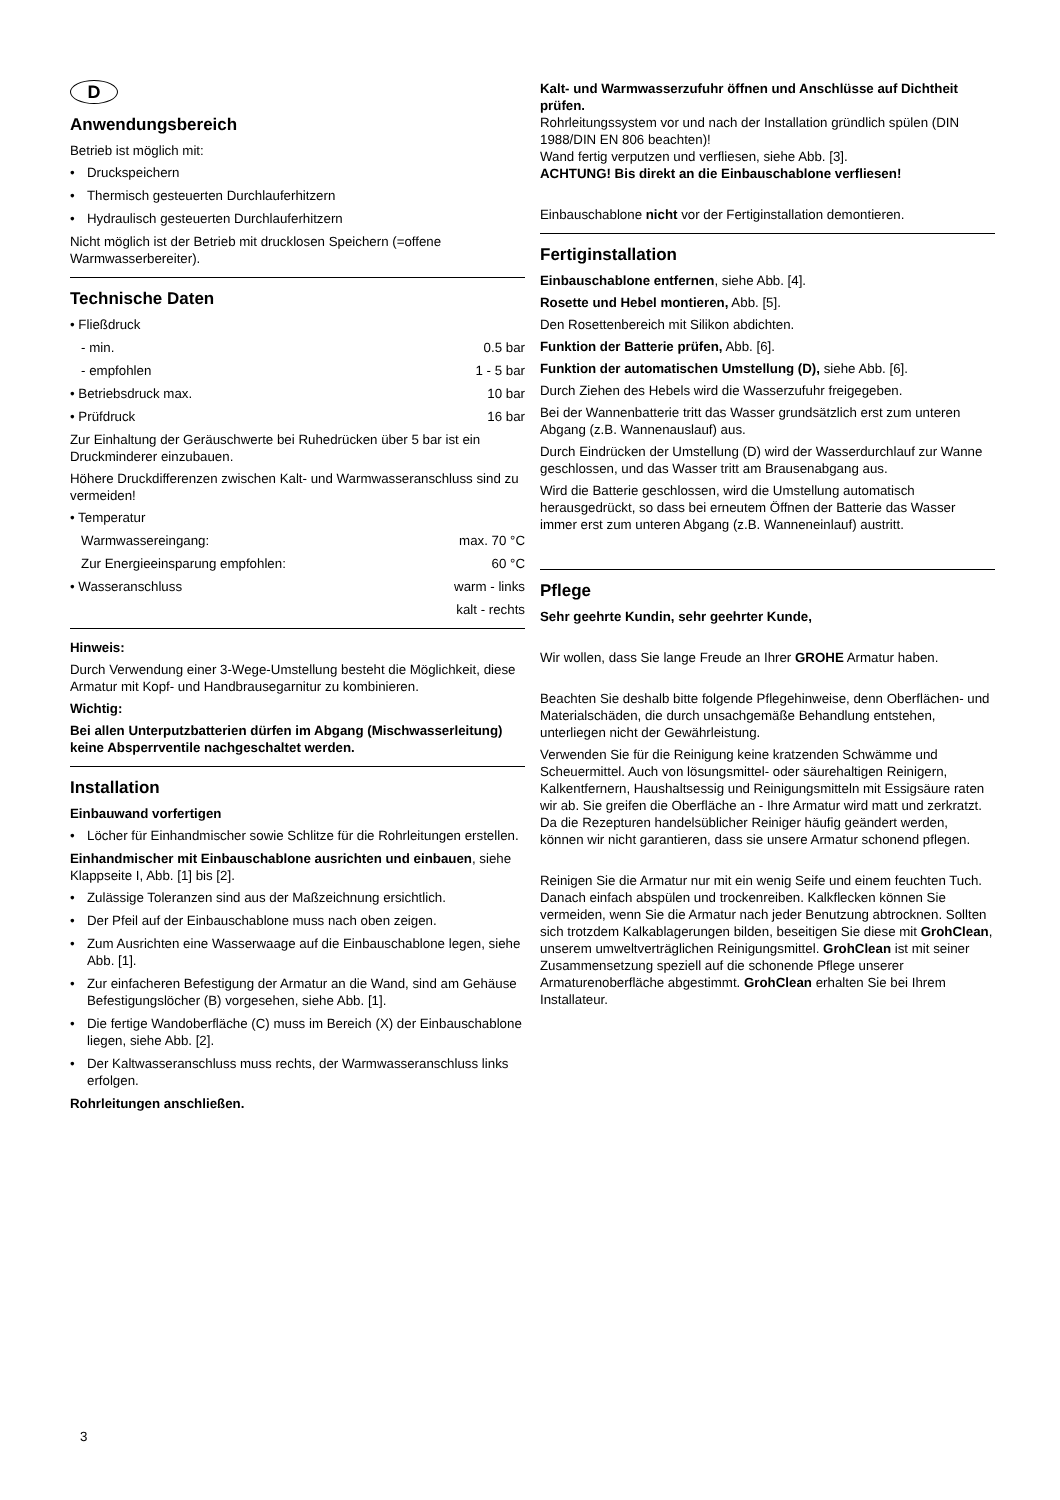D
Anwendungsbereich
Betrieb ist möglich mit:
• Druckspeichern
• Thermisch gesteuerten Durchlauferhitzern
• Hydraulisch gesteuerten Durchlauferhitzern
Nicht möglich ist der Betrieb mit drucklosen Speichern (=offene Warmwasserbereiter).
Technische Daten
• Fließdruck
- min. 0.5 bar
- empfohlen 1 - 5 bar
• Betriebsdruck max. 10 bar
• Prüfdruck 16 bar
Zur Einhaltung der Geräuschwerte bei Ruhedrücken über 5 bar ist ein Druckminderer einzubauen.
Höhere Druckdifferenzen zwischen Kalt- und Warmwasseranschluss sind zu vermeiden!
• Temperatur
Warmwassereingang: max. 70 °C
Zur Energieeinsparung empfohlen: 60 °C
• Wasseranschluss warm - links
kalt - rechts
Hinweis:
Durch Verwendung einer 3-Wege-Umstellung besteht die Möglichkeit, diese Armatur mit Kopf- und Handbrausegarnitur zu kombinieren.
Wichtig:
Bei allen Unterputzbatterien dürfen im Abgang (Mischwasserleitung) keine Absperrventile nachgeschaltet werden.
Installation
Einbauwand vorfertigen
• Löcher für Einhandmischer sowie Schlitze für die Rohrleitungen erstellen.
Einhandmischer mit Einbauschablone ausrichten und einbauen, siehe Klappseite I, Abb. [1] bis [2].
• Zulässige Toleranzen sind aus der Maßzeichnung ersichtlich.
• Der Pfeil auf der Einbauschablone muss nach oben zeigen.
• Zum Ausrichten eine Wasserwaage auf die Einbauschablone legen, siehe Abb. [1].
• Zur einfacheren Befestigung der Armatur an die Wand, sind am Gehäuse Befestigungslöcher (B) vorgesehen, siehe Abb. [1].
• Die fertige Wandoberfläche (C) muss im Bereich (X) der Einbauschablone liegen, siehe Abb. [2].
• Der Kaltwasseranschluss muss rechts, der Warmwasseranschluss links erfolgen.
Rohrleitungen anschließen.
Kalt- und Warmwasserzufuhr öffnen und Anschlüsse auf Dichtheit prüfen.
Rohrleitungssystem vor und nach der Installation gründlich spülen (DIN 1988/DIN EN 806 beachten)!
Wand fertig verputzen und verfliesen, siehe Abb. [3].
ACHTUNG! Bis direkt an die Einbauschablone verfliesen!
Einbauschablone nicht vor der Fertiginstallation demontieren.
Fertiginstallation
Einbauschablone entfernen, siehe Abb. [4].
Rosette und Hebel montieren, Abb. [5].
Den Rosettenbereich mit Silikon abdichten.
Funktion der Batterie prüfen, Abb. [6].
Funktion der automatischen Umstellung (D), siehe Abb. [6].
Durch Ziehen des Hebels wird die Wasserzufuhr freigegeben.
Bei der Wannenbatterie tritt das Wasser grundsätzlich erst zum unteren Abgang (z.B. Wannenauslauf) aus.
Durch Eindrücken der Umstellung (D) wird der Wasserdurchlauf zur Wanne geschlossen, und das Wasser tritt am Brausenabgang aus.
Wird die Batterie geschlossen, wird die Umstellung automatisch herausgedrückt, so dass bei erneutem Öffnen der Batterie das Wasser immer erst zum unteren Abgang (z.B. Wanneneinlauf) austritt.
Pflege
Sehr geehrte Kundin, sehr geehrter Kunde,
Wir wollen, dass Sie lange Freude an Ihrer GROHE Armatur haben.
Beachten Sie deshalb bitte folgende Pflegehinweise, denn Oberflächen- und Materialschäden, die durch unsachgemäße Behandlung entstehen, unterliegen nicht der Gewährleistung.
Verwenden Sie für die Reinigung keine kratzenden Schwämme und Scheuermittel. Auch von lösungsmittel- oder säurehaltigen Reinigern, Kalkentfernern, Haushaltsessig und Reinigungsmitteln mit Essigsäure raten wir ab. Sie greifen die Oberfläche an - Ihre Armatur wird matt und zerkratzt. Da die Rezepturen handelsüblicher Reiniger häufig geändert werden, können wir nicht garantieren, dass sie unsere Armatur schonend pflegen.
Reinigen Sie die Armatur nur mit ein wenig Seife und einem feuchten Tuch. Danach einfach abspülen und trockenreiben. Kalkflecken können Sie vermeiden, wenn Sie die Armatur nach jeder Benutzung abtrocknen. Sollten sich trotzdem Kalkablagerungen bilden, beseitigen Sie diese mit GrohClean, unserem umweltverträglichen Reinigungsmittel. GrohClean ist mit seiner Zusammensetzung speziell auf die schonende Pflege unserer Armaturenoberfläche abgestimmt. GrohClean erhalten Sie bei Ihrem Installateur.
3